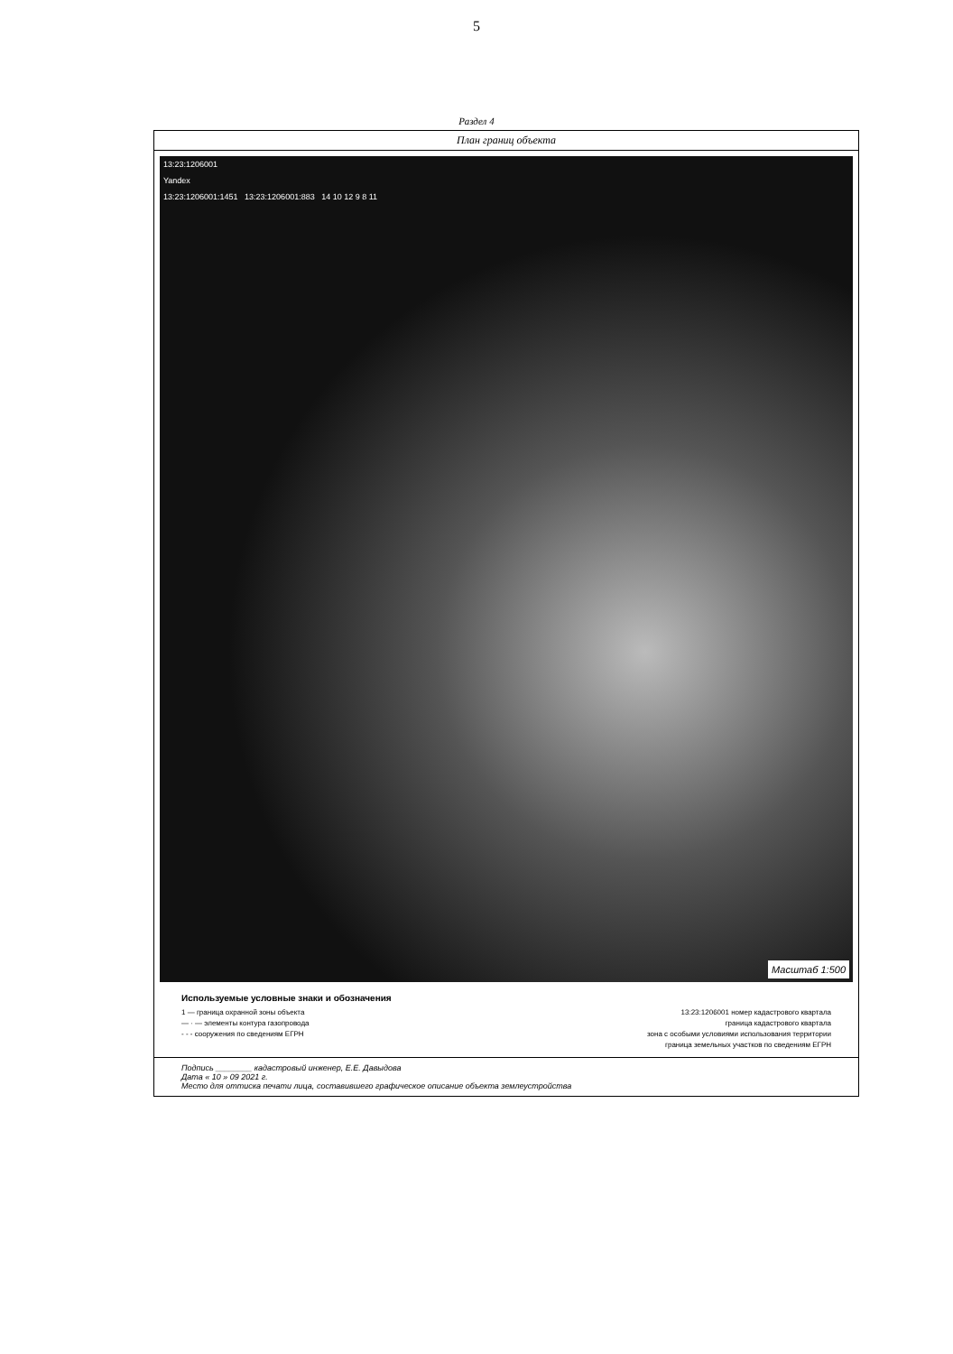5
Раздел 4
План границ объекта
13:23:1206001
Yandex
13:23:1206001:1451 13:23:1206001:883 14 10 12 9 8 11
Масштаб 1:500
Используемые условные знаки и обозначения
1 — граница охранной зоны объекта 13:23:1206001 номер кадастрового квартала
— · — элементы контура газопровода граница кадастрового квартала
- - - сооружения по сведениям ЕГРН зона с особыми условиями использования территории
граница земельных участков по сведениям ЕГРН
Подпись ________ кадастровый инженер, Е.Е. Давыдова
Дата « 10 » 09 2021 г.
Место для оттиска печати лица, составившего графическое описание объекта землеустройства